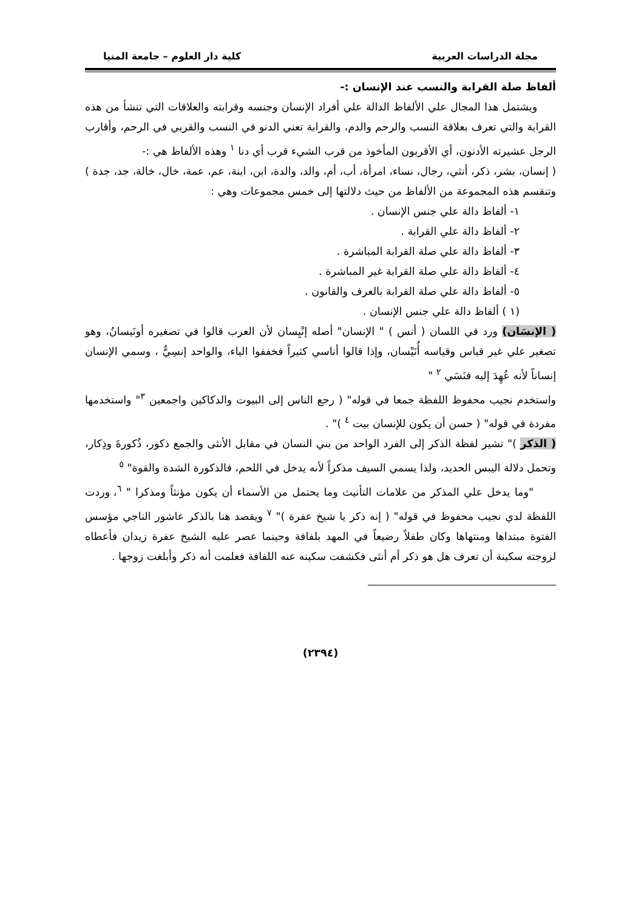مجلة الدراسات العربية كلية دار العلوم – جامعة المنيا
ألفاظ صلة القرابة والنسب عند الإنسان :-
ويشتمل هذا المجال علي الألفاظ الدالة علي أفراد الإنسان وجنسه وقرابته والعلاقات التي تنشأ من هذه القرابة والتي تعرف بعلاقة النسب والرحم والدم، والقرابة تعني الدنو في النسب والقربي في الرحم، وأقارب الرجل عشيرته الأدنون، أي الأقربون المأخوذ من قرب الشيء قرب أي دنا <sup>١</sup> وهذه الألفاظ هي :-
( إنسان، بشر، ذكر، أنثي، رجال، نساء، امرأة، أب، أم، والد، والدة، ابن، ابنة، عم، عمة، خال، خالة، جد، جدة ) وتنقسم هذه المجموعة من الألفاظ من حيث دلالتها إلى خمس مجموعات وهي :
١- ألفاظ دالة علي جنس الإنسان .
٢- ألفاظ دالة علي القرابة .
٣- ألفاظ دالة علي صلة القرابة المباشرة .
٤- ألفاظ دالة علي صلة القرابة غير المباشرة .
٥- ألفاظ دالة علي صلة القرابة بالعرف والقانون .
(١ ) ألفاظ دالة علي جنس الإنسان .
( الإنسَان) ورد في اللسان ( أنس ) " الإنسان" أصله إنْيِسان لأن العرب قالوا في تصغيره أونَيسانُ، وهو تصغير علي غير قياس وقياسه أُنَيْسان، وإذا قالوا أناسي كثيراً فخففوا الياء، والواحد إنسِيٌّ ، وسمي الإنسان إنساناً لأنه عُهِدَ إليه فنَسَي <sup>٢</sup> "
واستخدم نجيب محفوظ اللفظة جمعا في قوله" ( رجع الناس إلى البيوت والدكاكين واجمعين <sup>٣</sup>" واستخدمها مفردة في قوله" ( حسن أن يكون للإنسان بيت <sup>٤</sup> )" .
( الذكر )" تشير لفظة الذكر إلى الفرد الواحد من بني النسان في مقابل الأنثى والجمع ذكور، ذُكورةَ وذِكار، وتحمل دلالة اليبس الحديد، ولذا يسمي السيف مذكراً لأنه يدخل في اللحم، فالذكورة الشدة والقوة" <sup>٥</sup>
"وما يدخل علي المذكر من علامات التأنيث وما يحتمل من الأسماء أن يكون مؤنثاً ومذكرا " <sup>٦</sup>، وردت اللفظة لدي نجيب محفوظ في قوله" ( إنه ذكر يا شيخ عفرة )" <sup>٧</sup> ويقصد هنا بالذكر عاشور الناجي مؤسس الفتوة مبتداها ومنتهاها وكان طفلاً رضيعاً في المهد بلفافة وحينما عصر عليه الشيخ عفرة زيدان فأعطاه لزوجته سكينة أن تعرف هل هو ذكر أم أنثى فكشفت سكينه عنه اللفافة فعلمت أنه ذكر وأبلغت زوجها .
(٢٣٩٤)